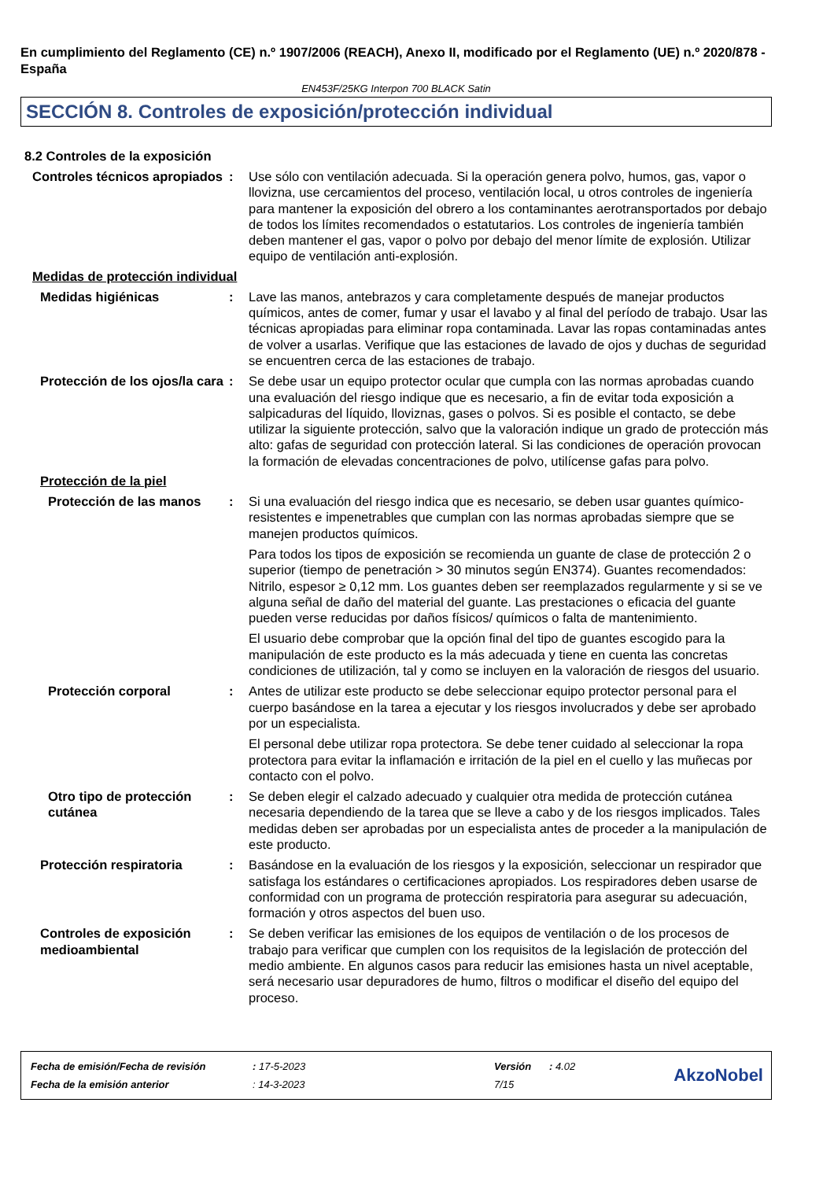En cumplimiento del Reglamento (CE) n.º 1907/2006 (REACH), Anexo II, modificado por el Reglamento (UE) n.º 2020/878 - España
EN453F/25KG Interpon 700 BLACK Satin
SECCIÓN 8. Controles de exposición/protección individual
8.2 Controles de la exposición
Controles técnicos apropiados
: Use sólo con ventilación adecuada. Si la operación genera polvo, humos, gas, vapor o llovizna, use cercamientos del proceso, ventilación local, u otros controles de ingeniería para mantener la exposición del obrero a los contaminantes aerotransportados por debajo de todos los límites recomendados o estatutarios. Los controles de ingeniería también deben mantener el gas, vapor o polvo por debajo del menor límite de explosión. Utilizar equipo de ventilación anti-explosión.
Medidas de protección individual
Medidas higiénicas : Lave las manos, antebrazos y cara completamente después de manejar productos químicos, antes de comer, fumar y usar el lavabo y al final del período de trabajo. Usar las técnicas apropiadas para eliminar ropa contaminada. Lavar las ropas contaminadas antes de volver a usarlas. Verifique que las estaciones de lavado de ojos y duchas de seguridad se encuentren cerca de las estaciones de trabajo.
Protección de los ojos/la cara
: Se debe usar un equipo protector ocular que cumpla con las normas aprobadas cuando una evaluación del riesgo indique que es necesario, a fin de evitar toda exposición a salpicaduras del líquido, lloviznas, gases o polvos. Si es posible el contacto, se debe utilizar la siguiente protección, salvo que la valoración indique un grado de protección más alto: gafas de seguridad con protección lateral. Si las condiciones de operación provocan la formación de elevadas concentraciones de polvo, utilícense gafas para polvo.
Protección de la piel
Protección de las manos : Si una evaluación del riesgo indica que es necesario, se deben usar guantes químico-resistentes e impenetrables que cumplan con las normas aprobadas siempre que se manejen productos químicos.
Para todos los tipos de exposición se recomienda un guante de clase de protección 2 o superior (tiempo de penetración > 30 minutos según EN374). Guantes recomendados: Nitrilo, espesor ≥ 0,12 mm. Los guantes deben ser reemplazados regularmente y si se ve alguna señal de daño del material del guante. Las prestaciones o eficacia del guante pueden verse reducidas por daños físicos/ químicos o falta de mantenimiento.
El usuario debe comprobar que la opción final del tipo de guantes escogido para la manipulación de este producto es la más adecuada y tiene en cuenta las concretas condiciones de utilización, tal y como se incluyen en la valoración de riesgos del usuario.
Protección corporal : Antes de utilizar este producto se debe seleccionar equipo protector personal para el cuerpo basándose en la tarea a ejecutar y los riesgos involucrados y debe ser aprobado por un especialista.
El personal debe utilizar ropa protectora. Se debe tener cuidado al seleccionar la ropa protectora para evitar la inflamación e irritación de la piel en el cuello y las muñecas por contacto con el polvo.
Otro tipo de protección cutánea
: Se deben elegir el calzado adecuado y cualquier otra medida de protección cutánea necesaria dependiendo de la tarea que se lleve a cabo y de los riesgos implicados. Tales medidas deben ser aprobadas por un especialista antes de proceder a la manipulación de este producto.
Protección respiratoria : Basándose en la evaluación de los riesgos y la exposición, seleccionar un respirador que satisfaga los estándares o certificaciones apropiados. Los respiradores deben usarse de conformidad con un programa de protección respiratoria para asegurar su adecuación, formación y otros aspectos del buen uso.
Controles de exposición medioambiental
: Se deben verificar las emisiones de los equipos de ventilación o de los procesos de trabajo para verificar que cumplen con los requisitos de la legislación de protección del medio ambiente. En algunos casos para reducir las emisiones hasta un nivel aceptable, será necesario usar depuradores de humo, filtros o modificar el diseño del equipo del proceso.
| Fecha de emisión/Fecha de revisión | : 17-5-2023 | Versión | : 4.02 |
| Fecha de la emisión anterior | : 14-3-2023 | 7/15 | |
AkzoNobel